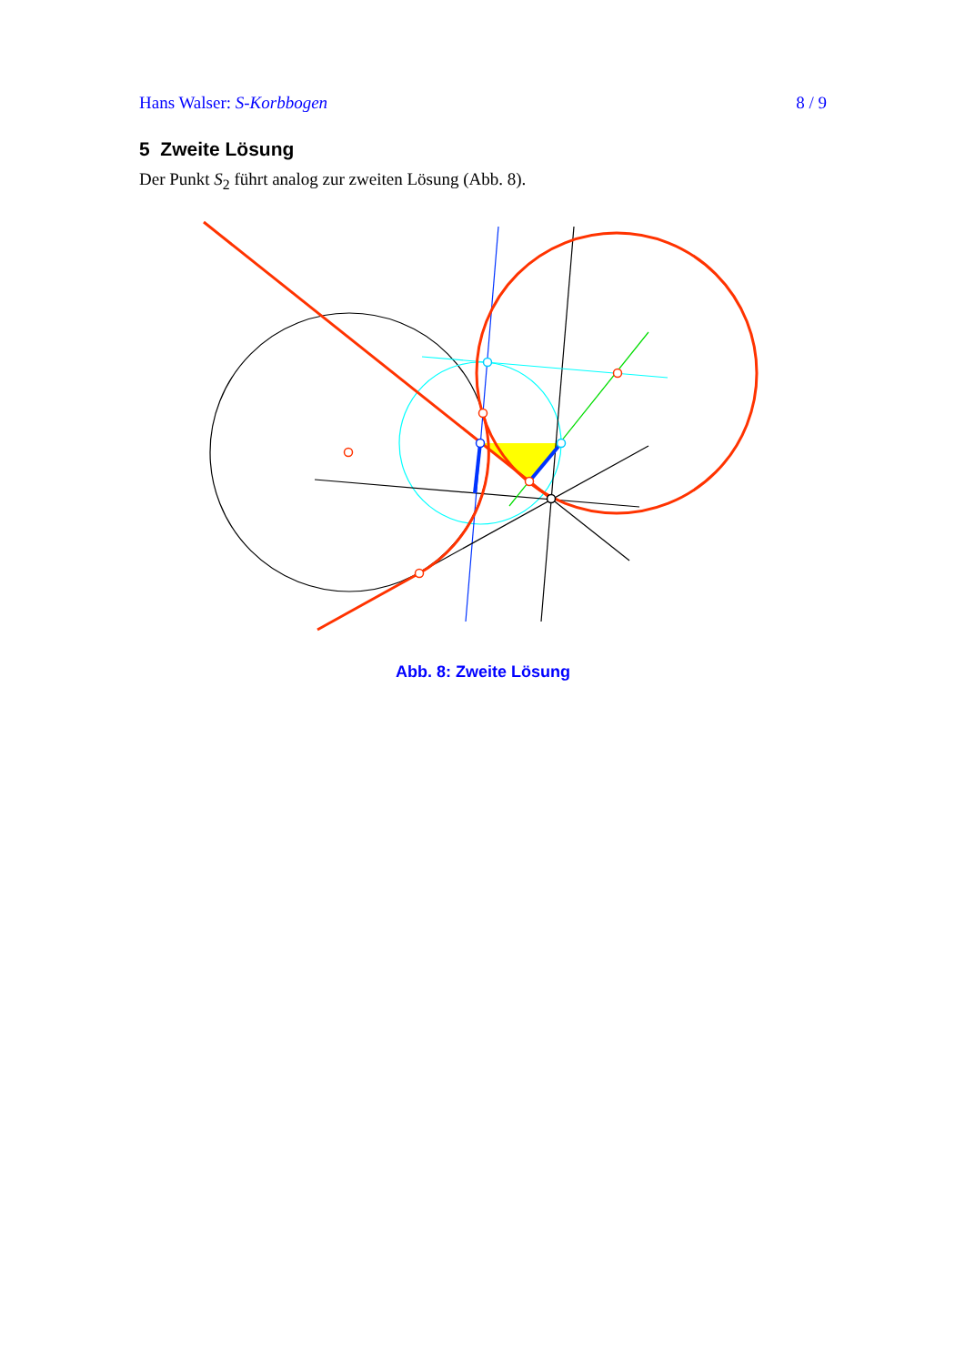Hans Walser: S-Korbbogen 8 / 9
5 Zweite Lösung
Der Punkt S<sub>2</sub> führt analog zur zweiten Lösung (Abb. 8).
Abb. 8: Zweite Lösung